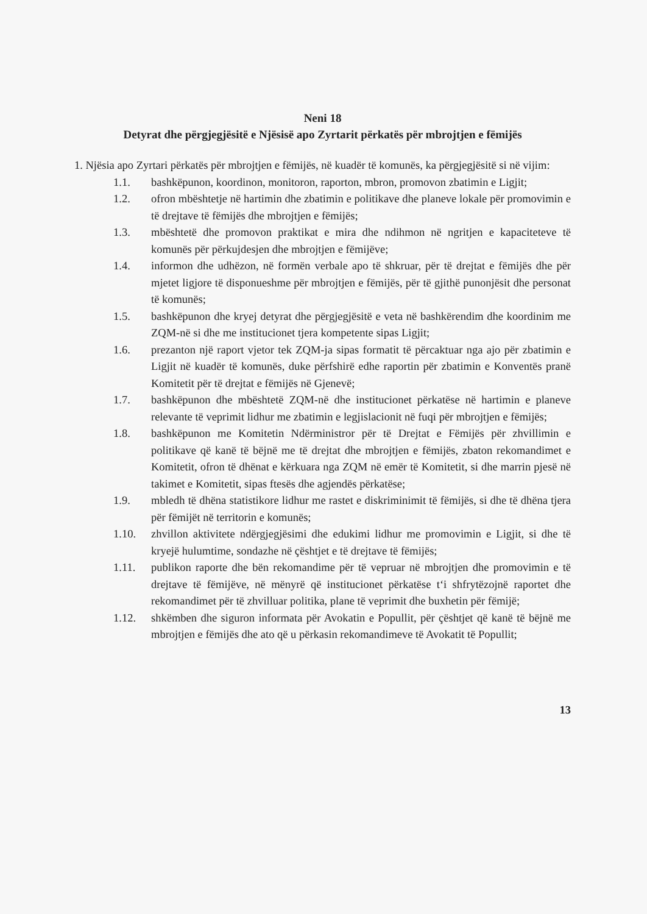Neni 18
Detyrat dhe përgjegjësitë e Njësisë apo Zyrtarit përkatës për mbrojtjen e fëmijës
1. Njësia apo Zyrtari përkatës për mbrojtjen e fëmijës, në kuadër të komunës, ka përgjegjësitë si në vijim:
1.1. bashkëpunon, koordinon, monitoron, raporton, mbron, promovon zbatimin e Ligjit;
1.2. ofron mbështetje në hartimin dhe zbatimin e politikave dhe planeve lokale për promovimin e të drejtave të fëmijës dhe mbrojtjen e fëmijës;
1.3. mbështetë dhe promovon praktikat e mira dhe ndihmon në ngritjen e kapaciteteve të komunës për përkujdesjen dhe mbrojtjen e fëmijëve;
1.4. informon dhe udhëzon, në formën verbale apo të shkruar, për të drejtat e fëmijës dhe për mjetet ligjore të disponueshme për mbrojtjen e fëmijës, për të gjithë punonjësit dhe personat të komunës;
1.5. bashkëpunon dhe kryej detyrat dhe përgjegjësitë e veta në bashkërendim dhe koordinim me ZQM-në si dhe me institucionet tjera kompetente sipas Ligjit;
1.6. prezanton një raport vjetor tek ZQM-ja sipas formatit të përcaktuar nga ajo për zbatimin e Ligjit në kuadër të komunës, duke përfshirë edhe raportin për zbatimin e Konventës pranë Komitetit për të drejtat e fëmijës në Gjenevë;
1.7. bashkëpunon dhe mbështetë ZQM-në dhe institucionet përkatëse në hartimin e planeve relevante të veprimit lidhur me zbatimin e legjislacionit në fuqi për mbrojtjen e fëmijës;
1.8. bashkëpunon me Komitetin Ndërministror për të Drejtat e Fëmijës për zhvillimin e politikave që kanë të bëjnë me të drejtat dhe mbrojtjen e fëmijës, zbaton rekomandimet e Komitetit, ofron të dhënat e kërkuara nga ZQM në emër të Komitetit, si dhe marrin pjesë në takimet e Komitetit, sipas ftesës dhe agjendës përkatëse;
1.9. mbledh të dhëna statistikore lidhur me rastet e diskriminimit të fëmijës, si dhe të dhëna tjera për fëmijët në territorin e komunës;
1.10. zhvillon aktivitete ndërgjegjësimi dhe edukimi lidhur me promovimin e Ligjit, si dhe të kryejë hulumtime, sondazhe në çështjet e të drejtave të fëmijës;
1.11. publikon raporte dhe bën rekomandime për të vepruar në mbrojtjen dhe promovimin e të drejtave të fëmijëve, në mënyrë që institucionet përkatëse t‘i shfrytëzojnë raportet dhe rekomandimet për të zhvilluar politika, plane të veprimit dhe buxhetin për fëmijë;
1.12. shkëmben dhe siguron informata për Avokatin e Popullit, për çështjet që kanë të bëjnë me mbrojtjen e fëmijës dhe ato që u përkasin rekomandimeve të Avokatit të Popullit;
13